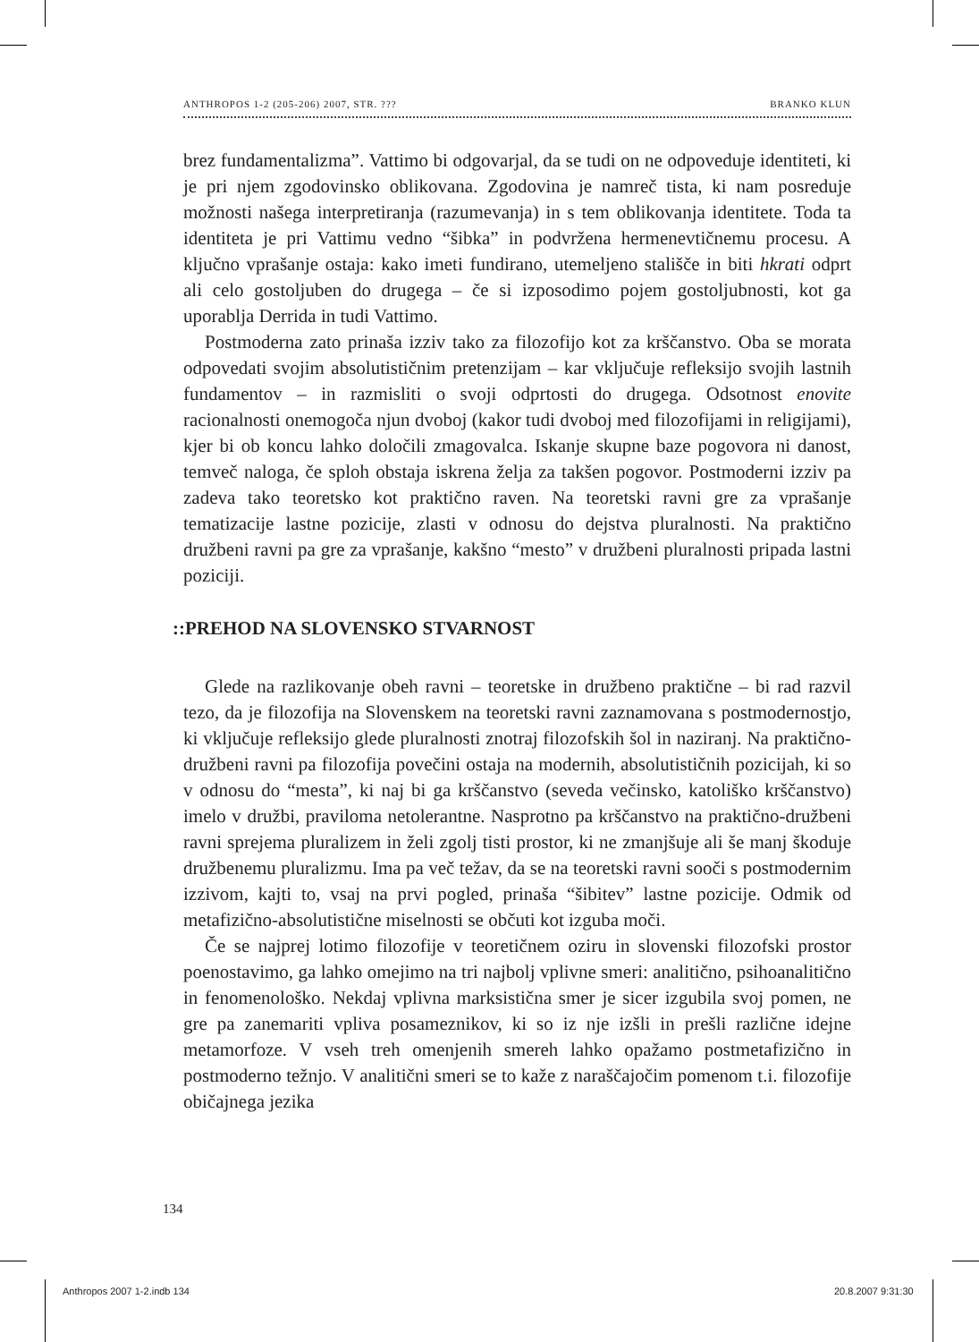ANTHROPOS 1-2 (205-206) 2007, STR. ??? BRANKO KLUN
brez fundamentalizma”. Vattimo bi odgovarjal, da se tudi on ne odpoveduje identiteti, ki je pri njem zgodovinsko oblikovana. Zgodovina je namreč tista, ki nam posreduje možnosti našega interpretiranja (razumevanja) in s tem oblikovanja identitete. Toda ta identiteta je pri Vattimu vedno “šibka” in podvržena hermenevtičnemu procesu. A ključno vprašanje ostaja: kako imeti fundirano, utemeljeno stališče in biti hkrati odprt ali celo gostoljuben do drugega – če si izposodimo pojem gostoljubnosti, kot ga uporablja Derrida in tudi Vattimo.
Postmoderna zato prinaša izziv tako za filozofijo kot za krščanstvo. Oba se morata odpovedati svojim absolutističnim pretenzijam – kar vključuje refleksijo svojih lastnih fundamentov – in razmisliti o svoji odprtosti do drugega. Odsotnost enovite racionalnosti onemogoča njun dvoboj (kakor tudi dvoboj med filozofijami in religijami), kjer bi ob koncu lahko določili zmagovalca. Iskanje skupne baze pogovora ni danost, temveč naloga, če sploh obstaja iskrena želja za takšen pogovor. Postmoderni izziv pa zadeva tako teoretsko kot praktično raven. Na teoretski ravni gre za vprašanje tematizacije lastne pozicije, zlasti v odnosu do dejstva pluralnosti. Na praktično družbeni ravni pa gre za vprašanje, kakšno “mesto” v družbeni pluralnosti pripada lastni poziciji.
::PREHOD NA SLOVENSKO STVARNOST
Glede na razlikovanje obeh ravni – teoretske in družbeno praktične – bi rad razvil tezo, da je filozofija na Slovenskem na teoretski ravni zaznamovana s postmodernostjo, ki vključuje refleksijo glede pluralnosti znotraj filozofskih šol in naziranj. Na praktično-družbeni ravni pa filozofija povečini ostaja na modernih, absolutističnih pozicijah, ki so v odnosu do “mesta”, ki naj bi ga krščanstvo (seveda večinsko, katoliško krščanstvo) imelo v družbi, praviloma netolerantne. Nasprotno pa krščanstvo na praktično-družbeni ravni sprejema pluralizem in želi zgolj tisti prostor, ki ne zmanjšuje ali še manj škoduje družbenemu pluralizmu. Ima pa več težav, da se na teoretski ravni sooči s postmodernim izzivom, kajti to, vsaj na prvi pogled, prinaša “šibitev” lastne pozicije. Odmik od metafizično-absolutistične miselnosti se občuti kot izguba moči.
Če se najprej lotimo filozofije v teoretičnem oziru in slovenski filozofski prostor poenostavimo, ga lahko omejimo na tri najbolj vplivne smeri: analitično, psihoanalitično in fenomenološko. Nekdaj vplivna marksistična smer je sicer izgubila svoj pomen, ne gre pa zanemariti vpliva posameznikov, ki so iz nje izšli in prešli različne idejne metamorfoze. V vseh treh omenjenih smereh lahko opažamo postmetafizično in postmoderno težnjo. V analitični smeri se to kaže z naraščajočim pomenom t.i. filozofije običajnega jezika
134
Anthropos 2007 1-2.indb 134 20.8.2007 9:31:30